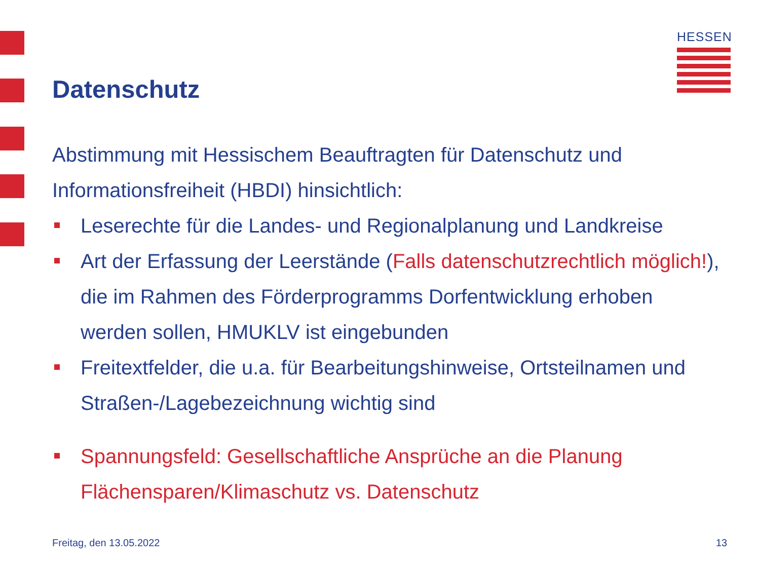HESSEN
Datenschutz
Abstimmung mit Hessischem Beauftragten für Datenschutz und Informationsfreiheit (HBDI) hinsichtlich:
Leserechte für die Landes- und Regionalplanung und Landkreise
Art der Erfassung der Leerstände (Falls datenschutzrechtlich möglich!), die im Rahmen des Förderprogramms Dorfentwicklung erhoben werden sollen, HMUKLV ist eingebunden
Freitextfelder, die u.a. für Bearbeitungshinweise, Ortsteilnamen und Straßen-/Lagebezeichnung wichtig sind
Spannungsfeld: Gesellschaftliche Ansprüche an die Planung Flächensparen/Klimaschutz vs. Datenschutz
Freitag, den 13.05.2022 13